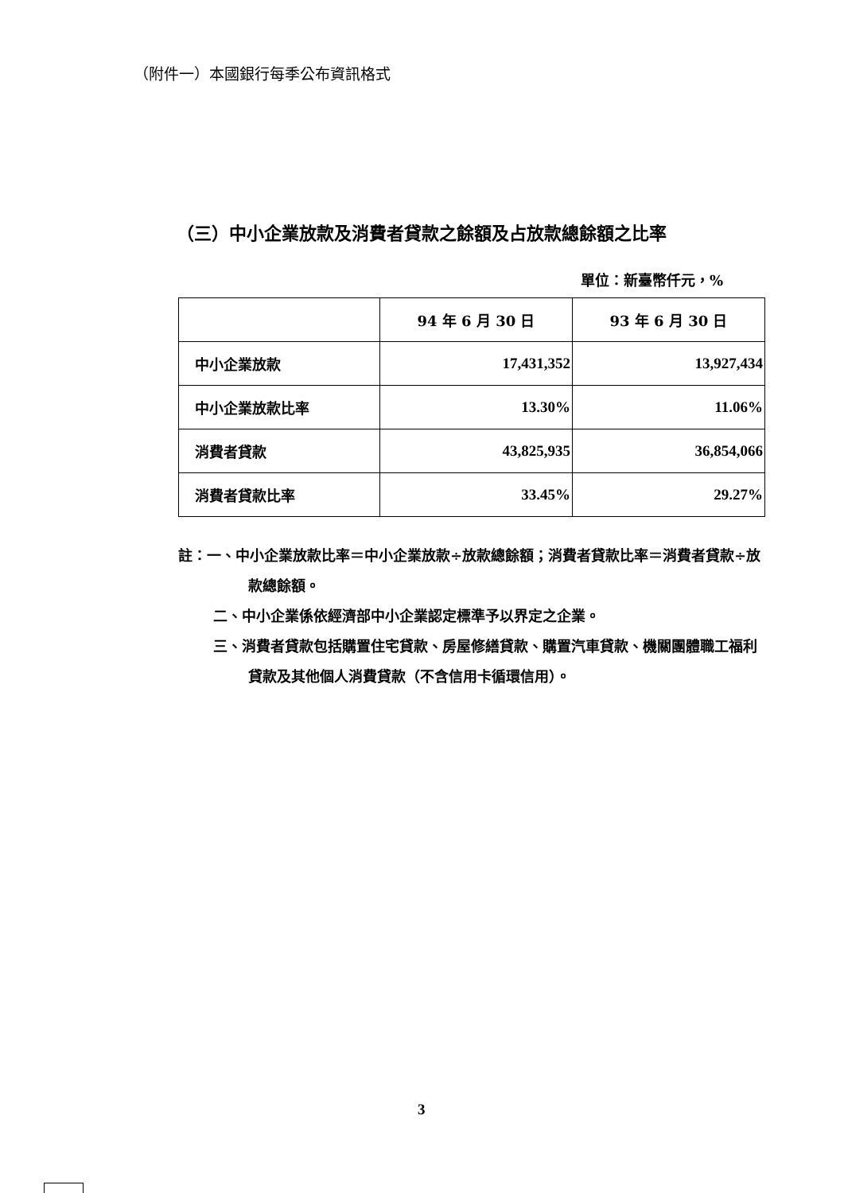（附件一）本國銀行每季公布資訊格式
（三）中小企業放款及消費者貸款之餘額及占放款總餘額之比率
單位：新臺幣仟元，%
| | 94 年 6 月 30 日 | 93 年 6 月 30 日 |
| --- | --- | --- |
| 中小企業放款 | 17,431,352 | 13,927,434 |
| 中小企業放款比率 | 13.30% | 11.06% |
| 消費者貸款 | 43,825,935 | 36,854,066 |
| 消費者貸款比率 | 33.45% | 29.27% |
註：一、中小企業放款比率＝中小企業放款÷放款總餘額；消費者貸款比率＝消費者貸款÷放款總餘額。
二、中小企業係依經濟部中小企業認定標準予以界定之企業。
三、消費者貸款包括購置住宅貸款、房屋修繕貸款、購置汽車貸款、機關團體職工福利貸款及其他個人消費貸款（不含信用卡循環信用）。
3